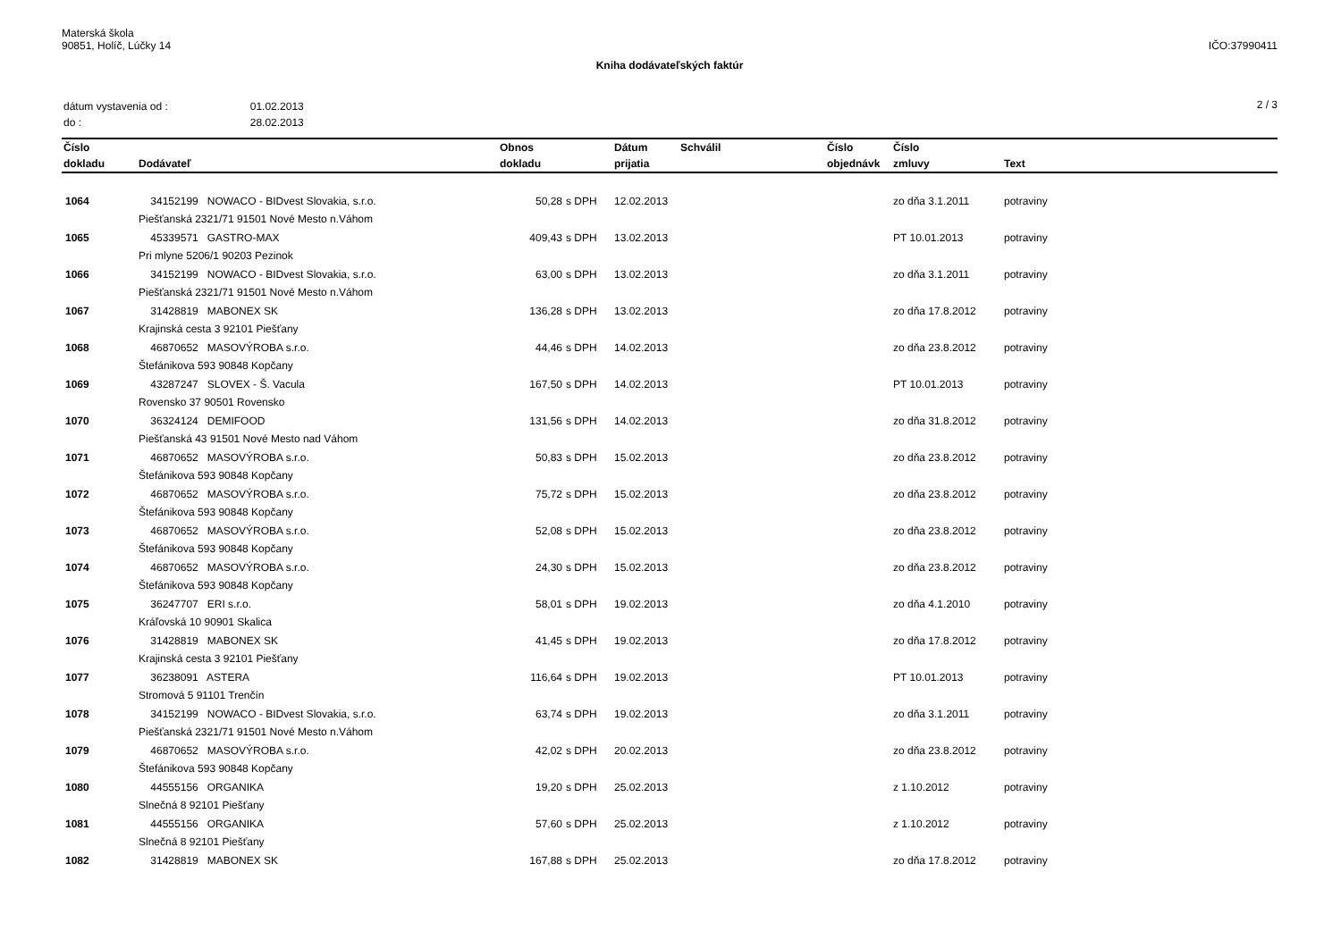Materská škola
90851, Holíč, Lúčky 14
IČO:37990411
Kniha dodávateľských faktúr
| dátum vystavenia od : | 01.02.2013 |
| do : | 28.02.2013 |
2 / 3
| Číslo | | Obnos | | Dátum | Schválil | Číslo | Číslo | |
| --- | --- | --- | --- | --- | --- | --- | --- | --- |
| dokladu | Dodávateľ | dokladu | | prijatia | | objednávk | zmluvy | Text |
| 1064 | 34152199 NOWACO - BIDvest Slovakia, s.r.o. | 50,28 | s DPH | 12.02.2013 | | | zo dňa 3.1.2011 | potraviny |
| | Piešťanská 2321/71 91501 Nové Mesto n.Váhom | | | | | | | |
| 1065 | 45339571 GASTRO-MAX | 409,43 | s DPH | 13.02.2013 | | | PT 10.01.2013 | potraviny |
| | Pri mlyne 5206/1 90203 Pezinok | | | | | | | |
| 1066 | 34152199 NOWACO - BIDvest Slovakia, s.r.o. | 63,00 | s DPH | 13.02.2013 | | | zo dňa 3.1.2011 | potraviny |
| | Piešťanská 2321/71 91501 Nové Mesto n.Váhom | | | | | | | |
| 1067 | 31428819 MABONEX SK | 136,28 | s DPH | 13.02.2013 | | | zo dňa 17.8.2012 | potraviny |
| | Krajinská cesta 3 92101 Piešťany | | | | | | | |
| 1068 | 46870652 MASOVÝROBA s.r.o. | 44,46 | s DPH | 14.02.2013 | | | zo dňa 23.8.2012 | potraviny |
| | Štefánikova 593 90848 Kopčany | | | | | | | |
| 1069 | 43287247 SLOVEX - Š. Vacula | 167,50 | s DPH | 14.02.2013 | | | PT 10.01.2013 | potraviny |
| | Rovensko 37 90501 Rovensko | | | | | | | |
| 1070 | 36324124 DEMIFOOD | 131,56 | s DPH | 14.02.2013 | | | zo dňa 31.8.2012 | potraviny |
| | Piešťanská 43 91501 Nové Mesto nad Váhom | | | | | | | |
| 1071 | 46870652 MASOVÝROBA s.r.o. | 50,83 | s DPH | 15.02.2013 | | | zo dňa 23.8.2012 | potraviny |
| | Štefánikova 593 90848 Kopčany | | | | | | | |
| 1072 | 46870652 MASOVÝROBA s.r.o. | 75,72 | s DPH | 15.02.2013 | | | zo dňa 23.8.2012 | potraviny |
| | Štefánikova 593 90848 Kopčany | | | | | | | |
| 1073 | 46870652 MASOVÝROBA s.r.o. | 52,08 | s DPH | 15.02.2013 | | | zo dňa 23.8.2012 | potraviny |
| | Štefánikova 593 90848 Kopčany | | | | | | | |
| 1074 | 46870652 MASOVÝROBA s.r.o. | 24,30 | s DPH | 15.02.2013 | | | zo dňa 23.8.2012 | potraviny |
| | Štefánikova 593 90848 Kopčany | | | | | | | |
| 1075 | 36247707 ERI s.r.o. | 58,01 | s DPH | 19.02.2013 | | | zo dňa 4.1.2010 | potraviny |
| | Kráľovská 10 90901 Skalica | | | | | | | |
| 1076 | 31428819 MABONEX SK | 41,45 | s DPH | 19.02.2013 | | | zo dňa 17.8.2012 | potraviny |
| | Krajinská cesta 3 92101 Piešťany | | | | | | | |
| 1077 | 36238091 ASTERA | 116,64 | s DPH | 19.02.2013 | | | PT 10.01.2013 | potraviny |
| | Stromová 5 91101 Trenčín | | | | | | | |
| 1078 | 34152199 NOWACO - BIDvest Slovakia, s.r.o. | 63,74 | s DPH | 19.02.2013 | | | zo dňa 3.1.2011 | potraviny |
| | Piešťanská 2321/71 91501 Nové Mesto n.Váhom | | | | | | | |
| 1079 | 46870652 MASOVÝROBA s.r.o. | 42,02 | s DPH | 20.02.2013 | | | zo dňa 23.8.2012 | potraviny |
| | Štefánikova 593 90848 Kopčany | | | | | | | |
| 1080 | 44555156 ORGANIKA | 19,20 | s DPH | 25.02.2013 | | | z 1.10.2012 | potraviny |
| | Slnečná 8 92101 Piešťany | | | | | | | |
| 1081 | 44555156 ORGANIKA | 57,60 | s DPH | 25.02.2013 | | | z 1.10.2012 | potraviny |
| | Slnečná 8 92101 Piešťany | | | | | | | |
| 1082 | 31428819 MABONEX SK | 167,88 | s DPH | 25.02.2013 | | | zo dňa 17.8.2012 | potraviny |